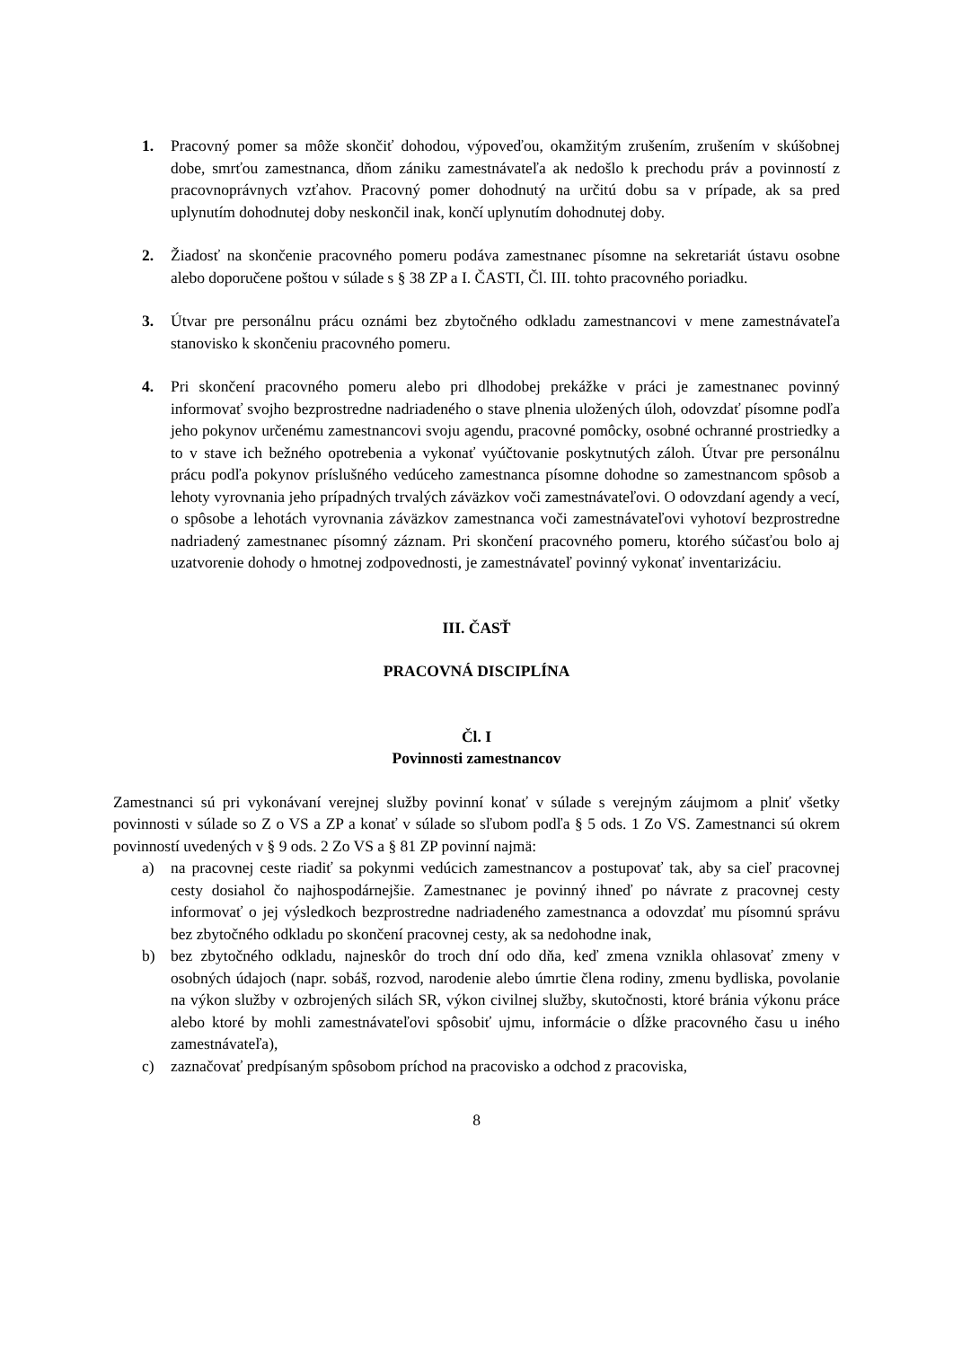1. Pracovný pomer sa môže skončiť dohodou, výpoveďou, okamžitým zrušením, zrušením v skúšobnej dobe, smrťou zamestnanca, dňom zániku zamestnávateľa ak nedošlo k prechodu práv a povinností z pracovnoprávnych vzťahov. Pracovný pomer dohodnutý na určitú dobu sa v prípade, ak sa pred uplynutím dohodnutej doby neskončil inak, končí uplynutím dohodnutej doby.
2. Žiadosť na skončenie pracovného pomeru podáva zamestnanec písomne na sekretariát ústavu osobne alebo doporučene poštou v súlade s § 38 ZP a I. ČASTI, Čl. III. tohto pracovného poriadku.
3. Útvar pre personálnu prácu oznámi bez zbytočného odkladu zamestnancovi v mene zamestnávateľa stanovisko k skončeniu pracovného pomeru.
4. Pri skončení pracovného pomeru alebo pri dlhodobej prekážke v práci je zamestnanec povinný informovať svojho bezprostredne nadriadeného o stave plnenia uložených úloh, odovzdať písomne podľa jeho pokynov určenému zamestnancovi svoju agendu, pracovné pomôcky, osobné ochranné prostriedky a to v stave ich bežného opotrebenia a vykonať vyúčtovanie poskytnutých záloh. Útvar pre personálnu prácu podľa pokynov príslušného vedúceho zamestnanca písomne dohodne so zamestnancom spôsob a lehoty vyrovnania jeho prípadných trvalých záväzkov voči zamestnávateľovi. O odovzdaní agendy a vecí, o spôsobe a lehotách vyrovnania záväzkov zamestnanca voči zamestnávateľovi vyhotoví bezprostredne nadriadený zamestnanec písomný záznam. Pri skončení pracovného pomeru, ktorého súčasťou bolo aj uzatvorenie dohody o hmotnej zodpovednosti, je zamestnávateľ povinný vykonať inventarizáciu.
III. ČASŤ
PRACOVNÁ DISCIPLÍNA
Čl. I
Povinnosti zamestnancov
Zamestnanci sú pri vykonávaní verejnej služby povinní konať v súlade s verejným záujmom a plniť všetky povinnosti v súlade so Z o VS a ZP a konať v súlade so sľubom podľa § 5 ods. 1 Zo VS. Zamestnanci sú okrem povinností uvedených v § 9 ods. 2 Zo VS a § 81 ZP povinní najmä:
a) na pracovnej ceste riadiť sa pokynmi vedúcich zamestnancov a postupovať tak, aby sa cieľ pracovnej cesty dosiahol čo najhospodárnejšie. Zamestnanec je povinný ihneď po návrate z pracovnej cesty informovať o jej výsledkoch bezprostredne nadriadeného zamestnanca a odovzdať mu písomnú správu bez zbytočného odkladu po skončení pracovnej cesty, ak sa nedohodne inak,
b) bez zbytočného odkladu, najneskôr do troch dní odo dňa, keď zmena vznikla ohlasovať zmeny v osobných údajoch (napr. sobáš, rozvod, narodenie alebo úmrtie člena rodiny, zmenu bydliska, povolanie na výkon služby v ozbrojených silách SR, výkon civilnej služby, skutočnosti, ktoré bránia výkonu práce alebo ktoré by mohli zamestnávateľovi spôsobiť ujmu, informácie o dĺžke pracovného času u iného zamestnávateľa),
c) zaznačovať predpísaným spôsobom príchod na pracovisko a odchod z pracoviska,
8